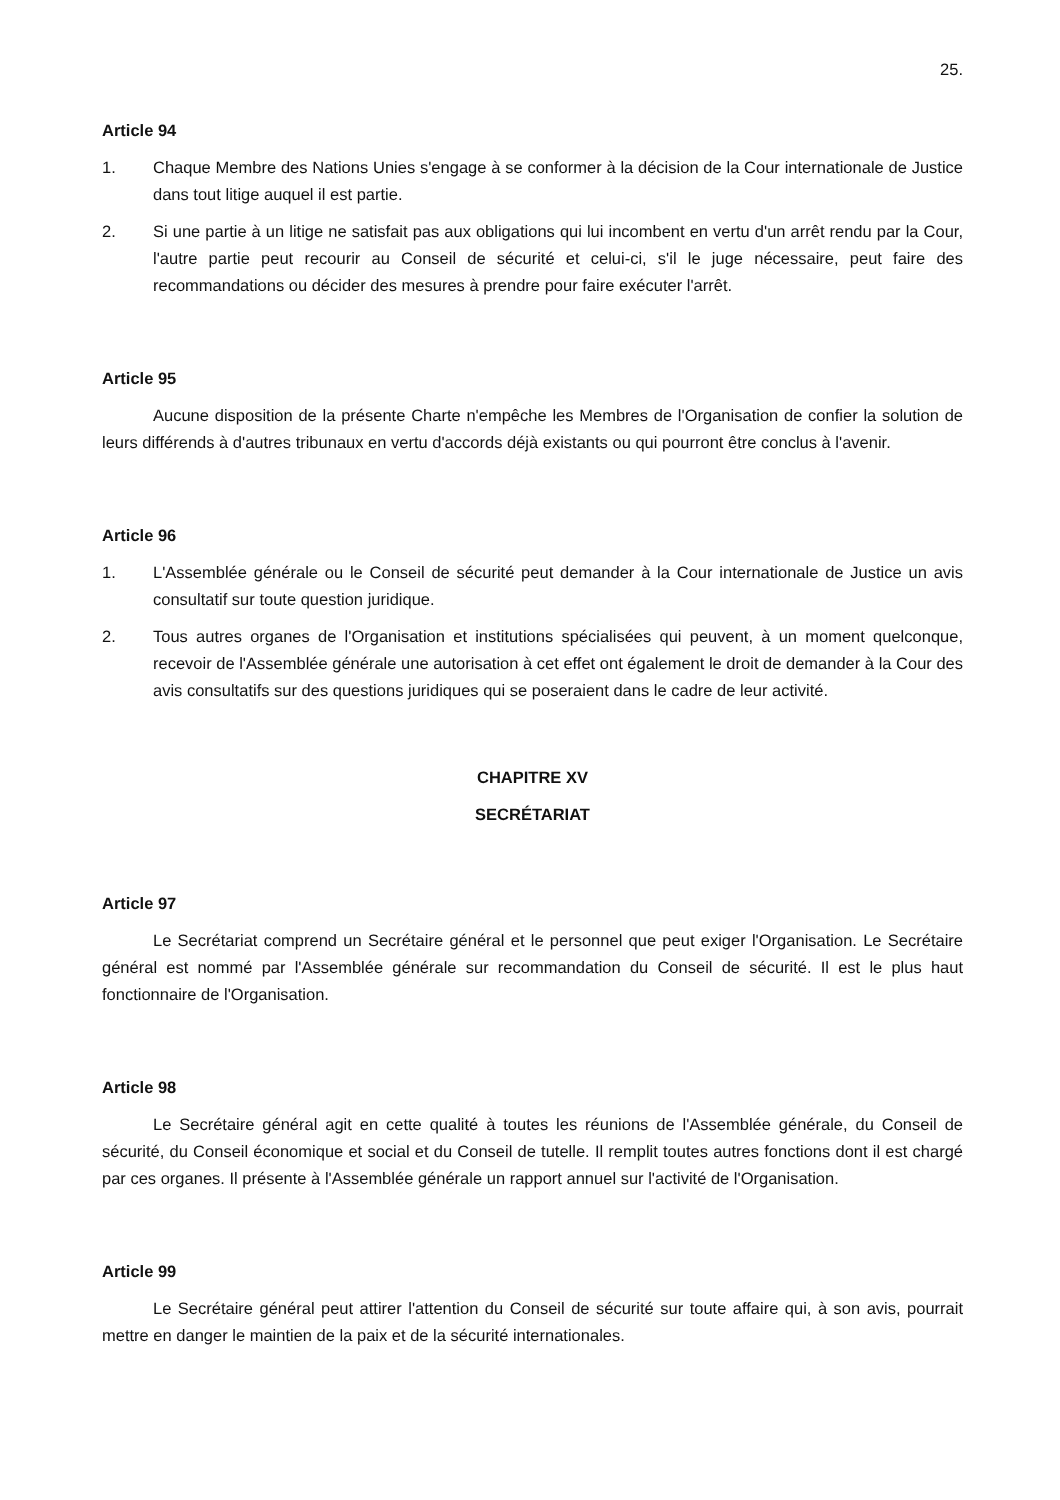25.
Article 94
1. Chaque Membre des Nations Unies s'engage à se conformer à la décision de la Cour internationale de Justice dans tout litige auquel il est partie.
2. Si une partie à un litige ne satisfait pas aux obligations qui lui incombent en vertu d'un arrêt rendu par la Cour, l'autre partie peut recourir au Conseil de sécurité et celui-ci, s'il le juge nécessaire, peut faire des recommandations ou décider des mesures à prendre pour faire exécuter l'arrêt.
Article 95
Aucune disposition de la présente Charte n'empêche les Membres de l'Organisation de confier la solution de leurs différends à d'autres tribunaux en vertu d'accords déjà existants ou qui pourront être conclus à l'avenir.
Article 96
1. L'Assemblée générale ou le Conseil de sécurité peut demander à la Cour internationale de Justice un avis consultatif sur toute question juridique.
2. Tous autres organes de l'Organisation et institutions spécialisées qui peuvent, à un moment quelconque, recevoir de l'Assemblée générale une autorisation à cet effet ont également le droit de demander à la Cour des avis consultatifs sur des questions juridiques qui se poseraient dans le cadre de leur activité.
CHAPITRE XV
SECRÉTARIAT
Article 97
Le Secrétariat comprend un Secrétaire général et le personnel que peut exiger l'Organisation. Le Secrétaire général est nommé par l'Assemblée générale sur recommandation du Conseil de sécurité. Il est le plus haut fonctionnaire de l'Organisation.
Article 98
Le Secrétaire général agit en cette qualité à toutes les réunions de l'Assemblée générale, du Conseil de sécurité, du Conseil économique et social et du Conseil de tutelle. Il remplit toutes autres fonctions dont il est chargé par ces organes. Il présente à l'Assemblée générale un rapport annuel sur l'activité de l'Organisation.
Article 99
Le Secrétaire général peut attirer l'attention du Conseil de sécurité sur toute affaire qui, à son avis, pourrait mettre en danger le maintien de la paix et de la sécurité internationales.